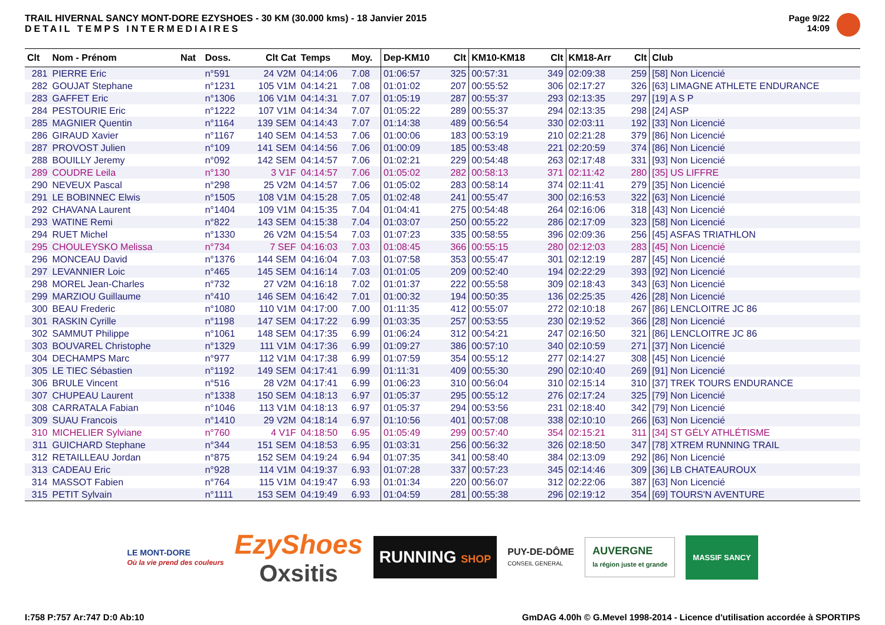TRAIL HIVERNAL SANCY MONT-DORE EZYSHOES - 30 KM (30.000 kms) - 18 Janvier 2015
DETAIL TEMPS INTERMEDIAIRES
Page 9/22
14:09
| Clt | Nom - Prénom | Nat | Doss. | Clt Cat | Temps | Moy. | Dep-KM10 | Clt | KM10-KM18 | Clt | KM18-Arr | Clt | Club |
| --- | --- | --- | --- | --- | --- | --- | --- | --- | --- | --- | --- | --- | --- |
| 281 | PIERRE Eric | | n°591 | 24 V2M | 04:14:06 | 7.08 | 01:06:57 | 325 | 00:57:31 | 349 | 02:09:38 | 259 | [58] Non Licencié |
| 282 | GOUJAT Stephane | | n°1231 | 105 V1M | 04:14:21 | 7.08 | 01:01:02 | 207 | 00:55:52 | 306 | 02:17:27 | 326 | [63] LIMAGNE ATHLETE ENDURANCE |
| 283 | GAFFET Eric | | n°1306 | 106 V1M | 04:14:31 | 7.07 | 01:05:19 | 287 | 00:55:37 | 293 | 02:13:35 | 297 | [19] A S P |
| 284 | PESTOURIE Eric | | n°1222 | 107 V1M | 04:14:34 | 7.07 | 01:05:22 | 289 | 00:55:37 | 294 | 02:13:35 | 298 | [24] ASP |
| 285 | MAGNIER Quentin | | n°1164 | 139 SEM | 04:14:43 | 7.07 | 01:14:38 | 489 | 00:56:54 | 330 | 02:03:11 | 192 | [33] Non Licencié |
| 286 | GIRAUD Xavier | | n°1167 | 140 SEM | 04:14:53 | 7.06 | 01:00:06 | 183 | 00:53:19 | 210 | 02:21:28 | 379 | [86] Non Licencié |
| 287 | PROVOST Julien | | n°109 | 141 SEM | 04:14:56 | 7.06 | 01:00:09 | 185 | 00:53:48 | 221 | 02:20:59 | 374 | [86] Non Licencié |
| 288 | BOUILLY Jeremy | | n°092 | 142 SEM | 04:14:57 | 7.06 | 01:02:21 | 229 | 00:54:48 | 263 | 02:17:48 | 331 | [93] Non Licencié |
| 289 | COUDRE Leila | | n°130 | 3 V1F | 04:14:57 | 7.06 | 01:05:02 | 282 | 00:58:13 | 371 | 02:11:42 | 280 | [35] US LIFFRE |
| 290 | NEVEUX Pascal | | n°298 | 25 V2M | 04:14:57 | 7.06 | 01:05:02 | 283 | 00:58:14 | 374 | 02:11:41 | 279 | [35] Non Licencié |
| 291 | LE BOBINNEC Elwis | | n°1505 | 108 V1M | 04:15:28 | 7.05 | 01:02:48 | 241 | 00:55:47 | 300 | 02:16:53 | 322 | [63] Non Licencié |
| 292 | CHAVANA Laurent | | n°1404 | 109 V1M | 04:15:35 | 7.04 | 01:04:41 | 275 | 00:54:48 | 264 | 02:16:06 | 318 | [43] Non Licencié |
| 293 | WATINE Remi | | n°822 | 143 SEM | 04:15:38 | 7.04 | 01:03:07 | 250 | 00:55:22 | 286 | 02:17:09 | 323 | [58] Non Licencié |
| 294 | RUET Michel | | n°1330 | 26 V2M | 04:15:54 | 7.03 | 01:07:23 | 335 | 00:58:55 | 396 | 02:09:36 | 256 | [45] ASFAS TRIATHLON |
| 295 | CHOULEYSKO Melissa | | n°734 | 7 SEF | 04:16:03 | 7.03 | 01:08:45 | 366 | 00:55:15 | 280 | 02:12:03 | 283 | [45] Non Licencié |
| 296 | MONCEAU David | | n°1376 | 144 SEM | 04:16:04 | 7.03 | 01:07:58 | 353 | 00:55:47 | 301 | 02:12:19 | 287 | [45] Non Licencié |
| 297 | LEVANNIER Loic | | n°465 | 145 SEM | 04:16:14 | 7.03 | 01:01:05 | 209 | 00:52:40 | 194 | 02:22:29 | 393 | [92] Non Licencié |
| 298 | MOREL Jean-Charles | | n°732 | 27 V2M | 04:16:18 | 7.02 | 01:01:37 | 222 | 00:55:58 | 309 | 02:18:43 | 343 | [63] Non Licencié |
| 299 | MARZIOU Guillaume | | n°410 | 146 SEM | 04:16:42 | 7.01 | 01:00:32 | 194 | 00:50:35 | 136 | 02:25:35 | 426 | [28] Non Licencié |
| 300 | BEAU Frederic | | n°1080 | 110 V1M | 04:17:00 | 7.00 | 01:11:35 | 412 | 00:55:07 | 272 | 02:10:18 | 267 | [86] LENCLOITRE JC 86 |
| 301 | RASKIN Cyrille | | n°1198 | 147 SEM | 04:17:22 | 6.99 | 01:03:35 | 257 | 00:53:55 | 230 | 02:19:52 | 366 | [28] Non Licencié |
| 302 | SAMMUT Philippe | | n°1061 | 148 SEM | 04:17:35 | 6.99 | 01:06:24 | 312 | 00:54:21 | 247 | 02:16:50 | 321 | [86] LENCLOITRE JC 86 |
| 303 | BOUVAREL Christophe | | n°1329 | 111 V1M | 04:17:36 | 6.99 | 01:09:27 | 386 | 00:57:10 | 340 | 02:10:59 | 271 | [37] Non Licencié |
| 304 | DECHAMPS Marc | | n°977 | 112 V1M | 04:17:38 | 6.99 | 01:07:59 | 354 | 00:55:12 | 277 | 02:14:27 | 308 | [45] Non Licencié |
| 305 | LE TIEC Sébastien | | n°1192 | 149 SEM | 04:17:41 | 6.99 | 01:11:31 | 409 | 00:55:30 | 290 | 02:10:40 | 269 | [91] Non Licencié |
| 306 | BRULE Vincent | | n°516 | 28 V2M | 04:17:41 | 6.99 | 01:06:23 | 310 | 00:56:04 | 310 | 02:15:14 | 310 | [37] TREK TOURS ENDURANCE |
| 307 | CHUPEAU Laurent | | n°1338 | 150 SEM | 04:18:13 | 6.97 | 01:05:37 | 295 | 00:55:12 | 276 | 02:17:24 | 325 | [79] Non Licencié |
| 308 | CARRATALA Fabian | | n°1046 | 113 V1M | 04:18:13 | 6.97 | 01:05:37 | 294 | 00:53:56 | 231 | 02:18:40 | 342 | [79] Non Licencié |
| 309 | SUAU Francois | | n°1410 | 29 V2M | 04:18:14 | 6.97 | 01:10:56 | 401 | 00:57:08 | 338 | 02:10:10 | 266 | [63] Non Licencié |
| 310 | MICHELIER Sylviane | | n°760 | 4 V1F | 04:18:50 | 6.95 | 01:05:49 | 299 | 00:57:40 | 354 | 02:15:21 | 311 | [34] ST GÉLY ATHLÉTISME |
| 311 | GUICHARD Stephane | | n°344 | 151 SEM | 04:18:53 | 6.95 | 01:03:31 | 256 | 00:56:32 | 326 | 02:18:50 | 347 | [78] XTREM RUNNING TRAIL |
| 312 | RETAILLEAU Jordan | | n°875 | 152 SEM | 04:19:24 | 6.94 | 01:07:35 | 341 | 00:58:40 | 384 | 02:13:09 | 292 | [86] Non Licencié |
| 313 | CADEAU Eric | | n°928 | 114 V1M | 04:19:37 | 6.93 | 01:07:28 | 337 | 00:57:23 | 345 | 02:14:46 | 309 | [36] LB CHATEAUROUX |
| 314 | MASSOT Fabien | | n°764 | 115 V1M | 04:19:47 | 6.93 | 01:01:34 | 220 | 00:56:07 | 312 | 02:22:06 | 387 | [63] Non Licencié |
| 315 | PETIT Sylvain | | n°1111 | 153 SEM | 04:19:49 | 6.93 | 01:04:59 | 281 | 00:55:38 | 296 | 02:19:12 | 354 | [69] TOURS'N AVENTURE |
LE MONT-DORE
Où la vie prend des couleurs
EzyShoes
Oxsitis
RUNNING SHOP
PUY-DE-DÔME
CONSEIL GENERAL
AUVERGNE
la région juste et grande
MASSIF SANCY
I:758 P:757 Ar:747 D:0 Ab:10 GmDAG 4.00h © G.Mevel 1998-2014 - Licence d'utilisation accordée à SPORTIPS